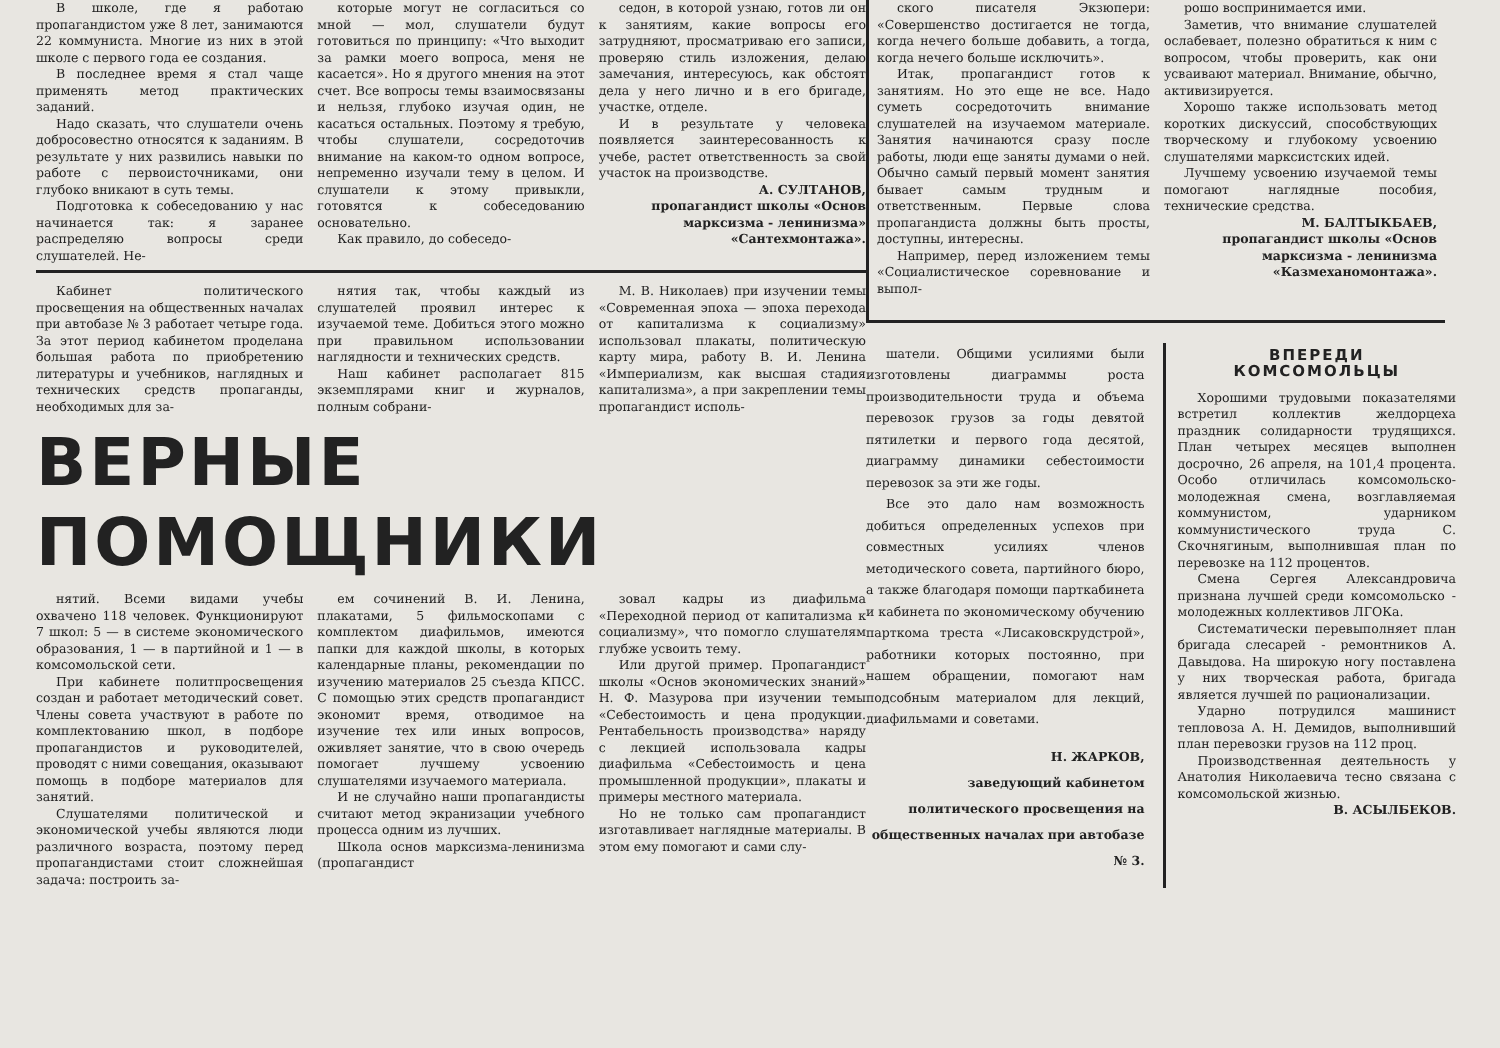В школе, где я работаю пропагандистом уже 8 лет, занимаются 22 коммуниста. Многие из них в этой школе с первого года ее создания.
В последнее время я стал чаще применять метод практических заданий.
Надо сказать, что слушатели очень добросовестно относятся к заданиям. В результате у них развились навыки по работе с первоисточниками, они глубоко вникают в суть темы.
Подготовка к собеседованию у нас начинается так: я заранее распределяю вопросы среди слушателей. Не-
которые могут не согласиться со мной — мол, слушатели будут готовиться по принципу: «Что выходит за рамки моего вопроса, меня не касается». Но я другого мнения на этот счет. Все вопросы темы взаимосвязаны и нельзя, глубоко изучая один, не касаться остальных. Поэтому я требую, чтобы слушатели, сосредоточив внимание на каком-то одном вопросе, непременно изучали тему в целом. И слушатели к этому привыкли, готовятся к собеседованию основательно.
Как правило, до собеседо-
седон, в которой узнаю, готов ли он к занятиям, какие вопросы его затрудняют, просматриваю его записи, проверяю стиль изложения, делаю замечания, интересуюсь, как обстоят дела у него лично и в его бригаде, участке, отделе.
И в результате у человека появляется заинтересованность к учебе, растет ответственность за свой участок на производстве.
А. СУЛТАНОВ,
пропагандист школы «Основ марксизма - ленинизма» «Сантехмонтажа».
Кабинет политического просвещения на общественных началах при автобазе № 3 работает четыре года. За этот период кабинетом проделана большая работа по приобретению литературы и учебников, наглядных и технических средств пропаганды, необходимых для за-
нятия так, чтобы каждый из слушателей проявил интерес к изучаемой теме. Добиться этого можно при правильном использовании наглядности и технических средств.
Наш кабинет располагает 815 экземплярами книг и журналов, полным собрани-
М. В. Николаев) при изучении темы «Современная эпоха — эпоха перехода от капитализма к социализму» использовал плакаты, политическую карту мира, работу В. И. Ленина «Империализм, как высшая стадия капитализма», а при закреплении темы пропагандист исполь-
ВЕРНЫЕ ПОМОЩНИКИ
нятий. Всеми видами учебы охвачено 118 человек. Функционируют 7 школ: 5 — в системе экономического образования, 1 — в партийной и 1 — в комсомольской сети.
При кабинете политпросвещения создан и работает методический совет. Члены совета участвуют в работе по комплектованию школ, в подборе пропагандистов и руководителей, проводят с ними совещания, оказывают помощь в подборе материалов для занятий.
Слушателями политической и экономической учебы являются люди различного возраста, поэтому перед пропагандистами стоит сложнейшая задача: построить за-
ем сочинений В. И. Ленина, плакатами, 5 фильмоскопами с комплектом диафильмов, имеются папки для каждой школы, в которых календарные планы, рекомендации по изучению материалов 25 съезда КПСС. С помощью этих средств пропагандист экономит время, отводимое на изучение тех или иных вопросов, оживляет занятие, что в свою очередь помогает лучшему усвоению слушателями изучаемого материала.
И не случайно наши пропагандисты считают метод экранизации учебного процесса одним из лучших.
Школа основ марксизма-ленинизма (пропагандист
зовал кадры из диафильма «Переходной период от капитализма к социализму», что помогло слушателям глубже усвоить тему.
Или другой пример. Пропагандист школы «Основ экономических знаний» Н. Ф. Мазурова при изучении темы «Себестоимость и цена продукции. Рентабельность производства» наряду с лекцией использовала кадры диафильма «Себестоимость и цена промышленной продукции», плакаты и примеры местного материала.
Но не только сам пропагандист изготавливает наглядные материалы. В этом ему помогают и сами слу-
ского писателя Экзюпери: «Совершенство достигается не тогда, когда нечего больше добавить, а тогда, когда нечего больше исключить».
Итак, пропагандист готов к занятиям. Но это еще не все. Надо суметь сосредоточить внимание слушателей на изучаемом материале. Занятия начинаются сразу после работы, люди еще заняты думами о ней. Обычно самый первый момент занятия бывает самым трудным и ответственным. Первые слова пропагандиста должны быть просты, доступны, интересны.
Например, перед изложением темы «Социалистическое соревнование и выпол-
рошо воспринимается ими.
Заметив, что внимание слушателей ослабевает, полезно обратиться к ним с вопросом, чтобы проверить, как они усваивают материал. Внимание, обычно, активизируется.
Хорошо также использовать метод коротких дискуссий, способствующих творческому и глубокому усвоению слушателями марксистских идей.
Лучшему усвоению изучаемой темы помогают наглядные пособия, технические средства.
М. БАЛТЫКБАЕВ,
пропагандист школы «Основ марксизма - ленинизма «Казмеханомонтажа».
шатели. Общими усилиями были изготовлены диаграммы роста производительности труда и объема перевозок грузов за годы девятой пятилетки и первого года десятой, диаграмму динамики себестоимости перевозок за эти же годы.
Все это дало нам возможность добиться определенных успехов при совместных усилиях членов методического совета, партийного бюро, а также благодаря помощи парткабинета и кабинета по экономическому обучению парткома треста «Лисаковскрудстрой», работники которых постоянно, при нашем обращении, помогают нам подсобным материалом для лекций, диафильмами и советами.
Н. ЖАРКОВ,
заведующий кабинетом политического просвещения на общественных началах при автобазе № 3.
ВПЕРЕДИ
КОМСОМОЛЬЦЫ
Хорошими трудовыми показателями встретил коллектив желдорцеха праздник солидарности трудящихся. План четырех месяцев выполнен досрочно, 26 апреля, на 101,4 процента. Особо отличилась комсомольско-молодежная смена, возглавляемая коммунистом, ударником коммунистического труда С. Скочнягиным, выполнившая план по перевозке на 112 процентов.
Смена Сергея Александровича признана лучшей среди комсомольско - молодежных коллективов ЛГОКа.
Систематически перевыполняет план бригада слесарей - ремонтников А. Давыдова. На широкую ногу поставлена у них творческая работа, бригада является лучшей по рационализации.
Ударно потрудился машинист тепловоза А. Н. Демидов, выполнивший план перевозки грузов на 112 проц.
Производственная деятельность у Анатолия Николаевича тесно связана с комсомольской жизнью.
В. АСЫЛБЕКОВ.